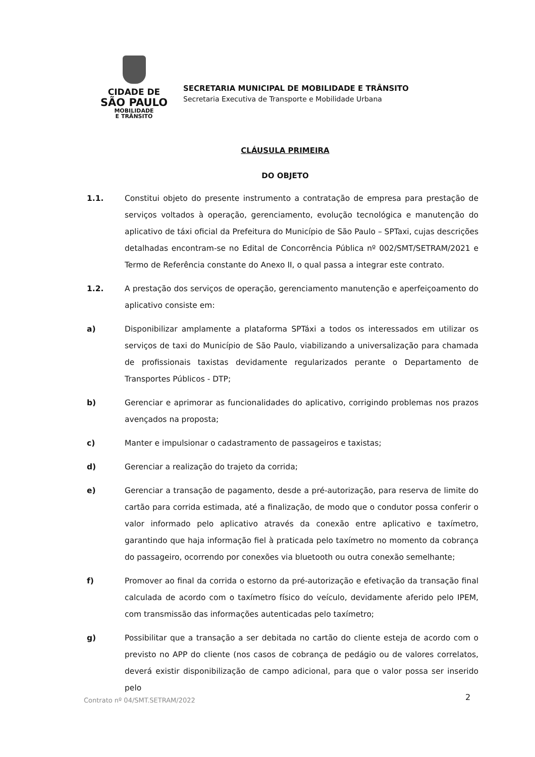CIDADE DE
SÃO PAULO
MOBILIDADE
E TRÂNSITO
SECRETARIA MUNICIPAL DE MOBILIDADE E TRÂNSITO
Secretaria Executiva de Transporte e Mobilidade Urbana
CLÁUSULA PRIMEIRA
DO OBJETO
1.1. Constitui objeto do presente instrumento a contratação de empresa para prestação de serviços voltados à operação, gerenciamento, evolução tecnológica e manutenção do aplicativo de táxi oficial da Prefeitura do Município de São Paulo – SPTaxi, cujas descrições detalhadas encontram-se no Edital de Concorrência Pública nº 002/SMT/SETRAM/2021 e Termo de Referência constante do Anexo II, o qual passa a integrar este contrato.
1.2. A prestação dos serviços de operação, gerenciamento manutenção e aperfeiçoamento do aplicativo consiste em:
a) Disponibilizar amplamente a plataforma SPTáxi a todos os interessados em utilizar os serviços de taxi do Município de São Paulo, viabilizando a universalização para chamada de profissionais taxistas devidamente regularizados perante o Departamento de Transportes Públicos - DTP;
b) Gerenciar e aprimorar as funcionalidades do aplicativo, corrigindo problemas nos prazos avençados na proposta;
c) Manter e impulsionar o cadastramento de passageiros e taxistas;
d) Gerenciar a realização do trajeto da corrida;
e) Gerenciar a transação de pagamento, desde a pré-autorização, para reserva de limite do cartão para corrida estimada, até a finalização, de modo que o condutor possa conferir o valor informado pelo aplicativo através da conexão entre aplicativo e taxímetro, garantindo que haja informação fiel à praticada pelo taxímetro no momento da cobrança do passageiro, ocorrendo por conexões via bluetooth ou outra conexão semelhante;
f) Promover ao final da corrida o estorno da pré-autorização e efetivação da transação final calculada de acordo com o taxímetro físico do veículo, devidamente aferido pelo IPEM, com transmissão das informações autenticadas pelo taxímetro;
g) Possibilitar que a transação a ser debitada no cartão do cliente esteja de acordo com o previsto no APP do cliente (nos casos de cobrança de pedágio ou de valores correlatos, deverá existir disponibilização de campo adicional, para que o valor possa ser inserido pelo
Contrato nº 04/SMT.SETRAM/2022 2